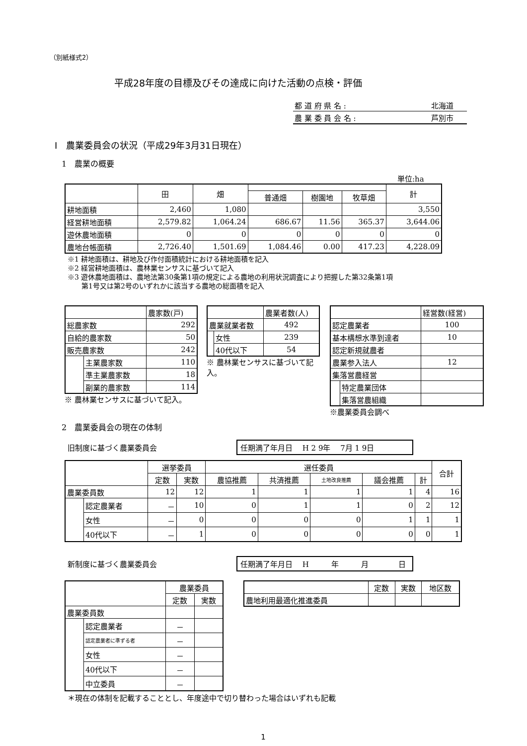（別紙様式2）
平成28年度の目標及びその達成に向けた活動の点検・評価
| 都 道 府 県 名 : | 北海道 |
| 農 業 委 員 会 名 : | 芦別市 |
Ⅰ　農業委員会の状況（平成29年3月31日現在）
1　農業の概要
単位:ha
| | 田 | 畑 | | | | 計 |
| | | | 普通畑 | 樹園地 | 牧草畑 | |
| 耕地面積 | 2,460 | 1,080 | | | | 3,550 |
| 経営耕地面積 | 2,579.82 | 1,064.24 | 686.67 | 11.56 | 365.37 | 3,644.06 |
| 遊休農地面積 | 0 | 0 | 0 | 0 | 0 | 0 |
| 農地台帳面積 | 2,726.40 | 1,501.69 | 1,084.46 | 0.00 | 417.23 | 4,228.09 |
※1 耕地面積は、耕地及び作付面積統計における耕地面積を記入
※2 経営耕地面積は、農林業センサスに基づいて記入
※3 遊休農地面積は、農地法第30条第1項の規定による農地の利用状況調査により把握した第32条第1項
　　第1号又は第2号のいずれかに該当する農地の総面積を記入
| | | 農家数(戸) |
| 総農家数 | | 292 |
| 自給的農家数 | | 50 |
| 販売農家数 | | 242 |
| | 主業農家数 | 110 |
| | 準主業農家数 | 18 |
| | 副業的農家数 | 114 |
※ 農林業センサスに基づいて記入。
| | | 農業者数(人) |
| 農業就業者数 | | 492 |
| | 女性 | 239 |
| | 40代以下 | 54 |
※ 農林業センサスに基づいて記入。
| | | 経営数(経営) |
| 認定農業者 | | 100 |
| 基本構想水準到達者 | | 10 |
| 認定新規就農者 | | |
| 農業参入法人 | | 12 |
| 集落営農経営 | | |
| | 特定農業団体 | |
| | 集落営農組織 | |
※農業委員会調べ
2　農業委員会の現在の体制
旧制度に基づく農業委員会 任期満了年月日　 H 2 9年　 7月 1 9日
| | | 選挙委員 | | 選任委員 | | | | | 合計 |
| | | 定数 | 実数 | 農協推薦 | 共済推薦 | 土地改良推薦 | 議会推薦 | 計 | |
| 農業委員数 | | 12 | 12 | 1 | 1 | 1 | 1 | 4 | 16 |
| | 認定農業者 | － | 10 | 0 | 1 | 1 | 0 | 2 | 12 |
| | 女性 | － | 0 | 0 | 0 | 0 | 1 | 1 | 1 |
| | 40代以下 | － | 1 | 0 | 0 | 0 | 0 | 0 | 1 |
新制度に基づく農業委員会 任期満了年月日　 H　　　年　　　月　　　　日
| | | 農業委員 | |
| | | 定数 | 実数 |
| 農業委員数 | | | |
| | 認定農業者 | － | |
| | 認定農業者に準ずる者 | － | |
| | 女性 | － | |
| | 40代以下 | － | |
| | 中立委員 | － | |
| | 定数 | 実数 | 地区数 |
| 農地利用最適化推進委員 | | | |
＊現在の体制を記載することとし、年度途中で切り替わった場合はいずれも記載
1